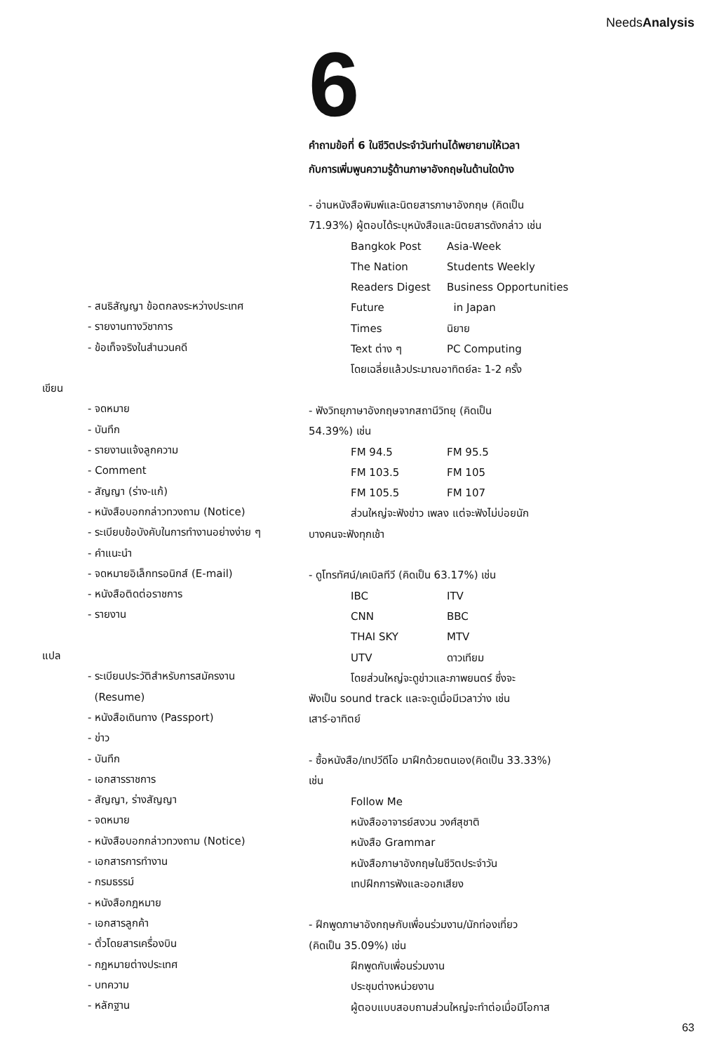NeedsAnalysis
6
คำถามข้อที่ 6 ในชีวิตประจำวันท่านได้พยายามให้เวลา
กับการเพิ่มพูนความรู้ด้านภาษาอังกฤษในด้านใดบ้าง
- สนธิสัญญา ข้อตกลงระหว่างประเทศ
- รายงานทางวิชาการ
- ข้อเท็จจริงในสำนวนคดี
เขียน
- จดหมาย
- บันทึก
- รายงานแจ้งลูกความ
- Comment
- สัญญา (ร่าง-แก้)
- หนังสือบอกกล่าวทวงถาม (Notice)
- ระเบียบข้อบังคับในการทำงานอย่างง่าย ๆ
- คำแนะนำ
- จดหมายอิเล็กทรอนิกส์ (E-mail)
- หนังสือติดต่อราชการ
- รายงาน
แปล
- ระเบียนประวัติสำหรับการสมัครงาน
(Resume)
- หนังสือเดินทาง (Passport)
- ข่าว
- บันทึก
- เอกสารราชการ
- สัญญา, ร่างสัญญา
- จดหมาย
- หนังสือบอกกล่าวทวงถาม (Notice)
- เอกสารการทำงาน
- กรมธรรม์
- หนังสือกฎหมาย
- เอกสารลูกค้า
- ตั๋วโดยสารเครื่องบิน
- กฎหมายต่างประเทศ
- บทความ
- หลักฐาน
- อ่านหนังสือพิมพ์และนิตยสารภาษาอังกฤษ (คิดเป็น
71.93%) ผู้ตอบได้ระบุหนังสือและนิตยสารดังกล่าว เช่น
Bangkok Post Asia-Week
The Nation Students Weekly
Readers Digest Business Opportunities
Future in Japan
Times นิยาย
Text ต่าง ๆ PC Computing
โดยเฉลี่ยแล้วประมาณอาทิตย์ละ 1-2 ครั้ง
- ฟังวิทยุภาษาอังกฤษจากสถานีวิทยุ (คิดเป็น
54.39%) เช่น
FM 94.5 FM 95.5
FM 103.5 FM 105
FM 105.5 FM 107
ส่วนใหญ่จะฟังข่าว เพลง แต่จะฟังไม่บ่อยนัก
บางคนจะฟังทุกเช้า
- ดูโทรทัศน์/เคเบิลทีวี (คิดเป็น 63.17%) เช่น
IBC ITV
CNN BBC
THAI SKY MTV
UTV ดาวเทียม
โดยส่วนใหญ่จะดูข่าวและภาพยนตร์ ซึ่งจะ
ฟังเป็น sound track และจะดูเมื่อมีเวลาว่าง เช่น
เสาร์-อาทิตย์
- ซื้อหนังสือ/เทปวีดีโอ มาฝึกด้วยตนเอง(คิดเป็น 33.33%)
เช่น
Follow Me
หนังสืออาจารย์สงวน วงศ์สุชาติ
หนังสือ Grammar
หนังสือภาษาอังกฤษในชีวิตประจำวัน
เทปฝึกการฟังและออกเสียง
- ฝึกพูดภาษาอังกฤษกับเพื่อนร่วมงาน/นักท่องเที่ยว
(คิดเป็น 35.09%) เช่น
ฝึกพูดกับเพื่อนร่วมงาน
ประชุมต่างหน่วยงาน
ผู้ตอบแบบสอบถามส่วนใหญ่จะทำต่อเมื่อมีโอกาส
63